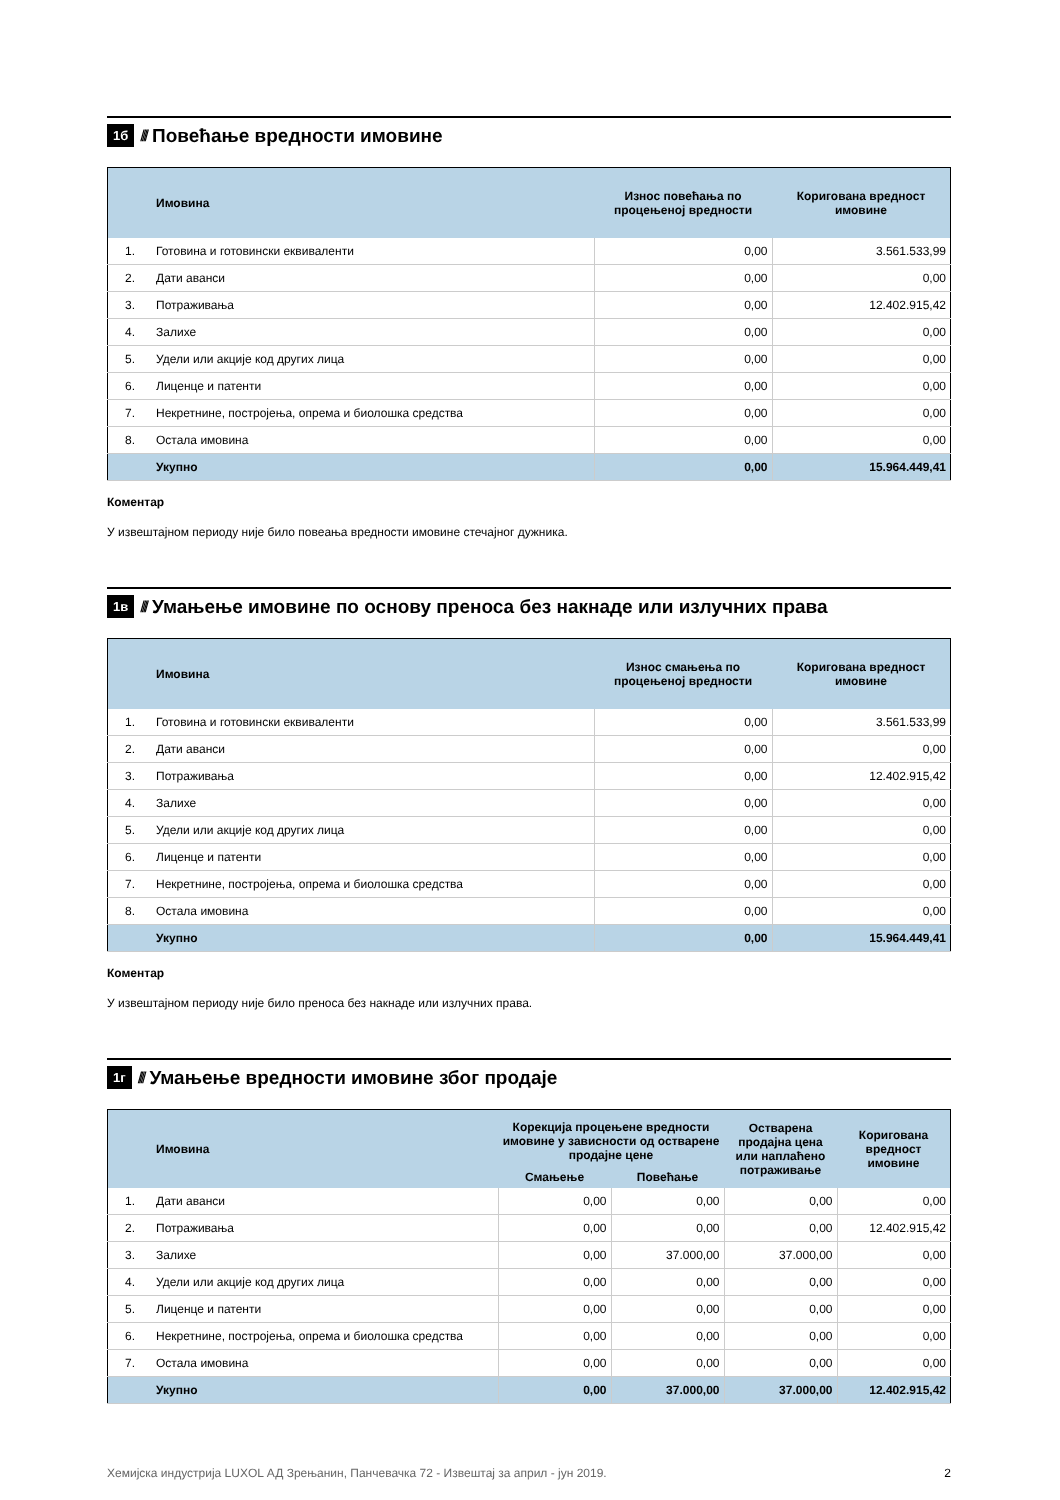1б //// Повећање вредности имовине
| | Имовина | Износ повећања по процењеној вредности | Коригована вредност имовине |
| --- | --- | --- | --- |
| 1. | Готовина и готовински еквиваленти | 0,00 | 3.561.533,99 |
| 2. | Дати аванси | 0,00 | 0,00 |
| 3. | Потраживања | 0,00 | 12.402.915,42 |
| 4. | Залихе | 0,00 | 0,00 |
| 5. | Удели или акције код других лица | 0,00 | 0,00 |
| 6. | Лиценце и патенти | 0,00 | 0,00 |
| 7. | Некретнине, постројења, опрема и биолошка средства | 0,00 | 0,00 |
| 8. | Остала имовина | 0,00 | 0,00 |
| | Укупно | 0,00 | 15.964.449,41 |
Коментар
У извештајном периоду није било повеања вредности имовине стечајног дужника.
1в //// Умањење имовине по основу преноса без накнаде или излучних права
| | Имовина | Износ смањења по процењеној вредности | Коригована вредност имовине |
| --- | --- | --- | --- |
| 1. | Готовина и готовински еквиваленти | 0,00 | 3.561.533,99 |
| 2. | Дати аванси | 0,00 | 0,00 |
| 3. | Потраживања | 0,00 | 12.402.915,42 |
| 4. | Залихе | 0,00 | 0,00 |
| 5. | Удели или акције код других лица | 0,00 | 0,00 |
| 6. | Лиценце и патенти | 0,00 | 0,00 |
| 7. | Некретнине, постројења, опрема и биолошка средства | 0,00 | 0,00 |
| 8. | Остала имовина | 0,00 | 0,00 |
| | Укупно | 0,00 | 15.964.449,41 |
Коментар
У извештајном периоду није било преноса без накнаде или излучних права.
1г //// Умањење вредности имовине због продаје
| | Имовина | Корекција процењене вредности имовине у зависности од остварене продајне цене | | Остварена продајна цена или наплаћено потраживање | Коригована вредност имовине |
| --- | --- | --- | --- | --- | --- |
| | | Смањење | Повећање | | |
| 1. | Дати аванси | 0,00 | 0,00 | 0,00 | 0,00 |
| 2. | Потраживања | 0,00 | 0,00 | 0,00 | 12.402.915,42 |
| 3. | Залихе | 0,00 | 37.000,00 | 37.000,00 | 0,00 |
| 4. | Удели или акције код других лица | 0,00 | 0,00 | 0,00 | 0,00 |
| 5. | Лиценце и патенти | 0,00 | 0,00 | 0,00 | 0,00 |
| 6. | Некретнине, постројења, опрема и биолошка средства | 0,00 | 0,00 | 0,00 | 0,00 |
| 7. | Остала имовина | 0,00 | 0,00 | 0,00 | 0,00 |
| | Укупно | 0,00 | 37.000,00 | 37.000,00 | 12.402.915,42 |
Хемијска индустрија LUXOL АД Зрењанин, Панчевачка 72 - Извештај за април - јун 2019. 2